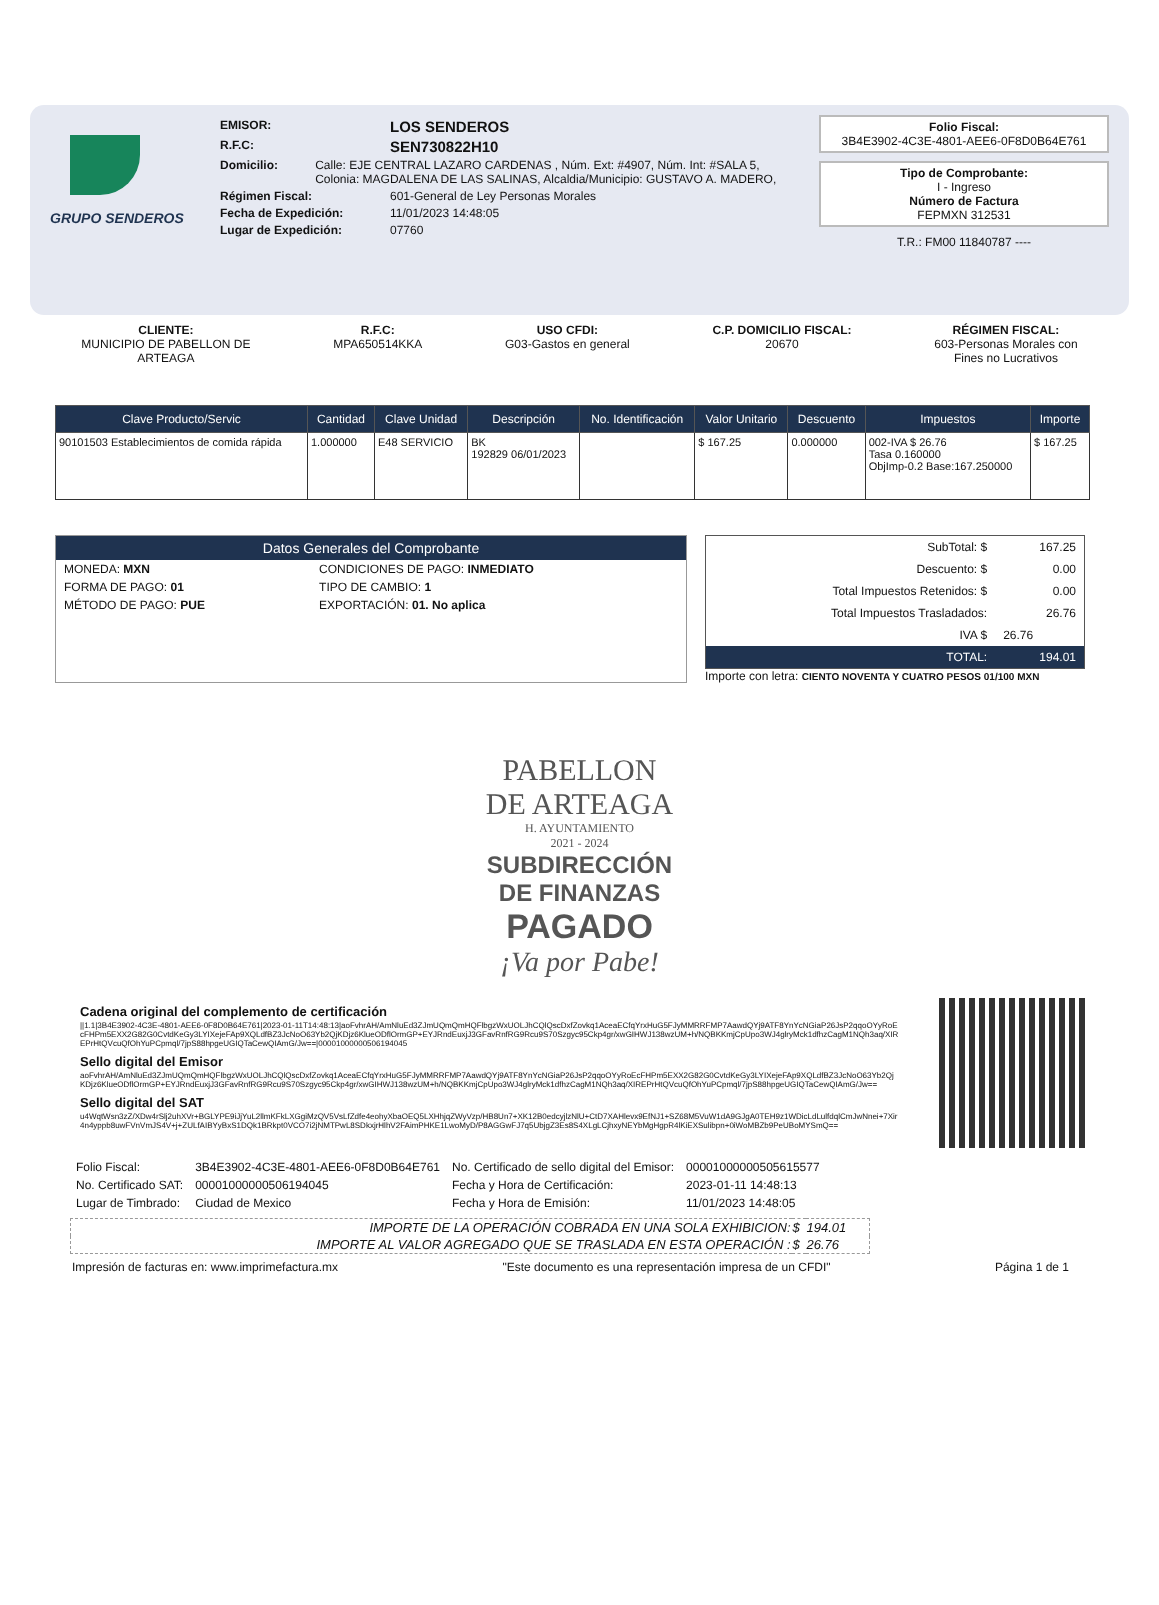GRUPO SENDEROS
EMISOR: LOS SENDEROS
R.F.C: SEN730822H10
Domicilio: Calle: EJE CENTRAL LAZARO CARDENAS , Núm. Ext: #4907, Núm. Int: #SALA 5, Colonia: MAGDALENA DE LAS SALINAS, Alcaldia/Municipio: GUSTAVO A. MADERO,
Régimen Fiscal: 601-General de Ley Personas Morales
Fecha de Expedición: 11/01/2023 14:48:05
Lugar de Expedición: 07760
Folio Fiscal:
3B4E3902-4C3E-4801-AEE6-0F8D0B64E761
Tipo de Comprobante:
I - Ingreso
Número de Factura
FEPMXN 312531
T.R.: FM00 11840787 ----
CLIENTE:
MUNICIPIO DE PABELLON DE
ARTEAGA
R.F.C:
MPA650514KKA
USO CFDI:
G03-Gastos en general
C.P. DOMICILIO FISCAL:
20670
RÉGIMEN FISCAL:
603-Personas Morales con
Fines no Lucrativos
| Clave Producto/Servic | Cantidad | Clave Unidad | Descripción | No. Identificación | Valor Unitario | Descuento | Impuestos | Importe |
| --- | --- | --- | --- | --- | --- | --- | --- | --- |
| 90101503 Establecimientos de comida rápida | 1.000000 | E48 SERVICIO | BK 192829 06/01/2023 | | $ 167.25 | 0.000000 | 002-IVA $ 26.76 Tasa 0.160000 ObjImp-0.2 Base:167.250000 | $ 167.25 |
Datos Generales del Comprobante
| MONEDA: MXN | CONDICIONES DE PAGO: INMEDIATO |
| FORMA DE PAGO: 01 | TIPO DE CAMBIO: 1 |
| MÉTODO DE PAGO: PUE | EXPORTACIÓN: 01. No aplica |
| SubTotal: $ | 167.25 |
| Descuento: $ | 0.00 |
| Total Impuestos Retenidos: $ | 0.00 |
| Total Impuestos Trasladados: | 26.76 |
| IVA $ | 26.76 |
| TOTAL: | 194.01 |
Importe con letra: CIENTO NOVENTA Y CUATRO PESOS 01/100 MXN
PABELLON
DE ARTEAGA
H. AYUNTAMIENTO
2021 - 2024
SUBDIRECCIÓN
DE FINANZAS
PAGADO
¡Va por Pabe!
Cadena original del complemento de certificación
||1.1|3B4E3902-4C3E-4801-AEE6-0F8D0B64E761|2023-01-11T14:48:13|aoFvhrAH/AmNluEd3ZJmUQmQmHQFlbgzWxUOLJhCQlQscDxfZovkq1AceaECfqYrxHuG5FJyMMRRFMP7AawdQYj9ATF8YnYcNGiaP26JsP2qqoOYyRoEcFHPm5EXX2G82G0CvtdKeGy3LYIXejeFAp9XQLdfBZ3JcNoO63Yb2QjKDjz6KlueODflOrmGP+EYJRndEuxjJ3GFavRnfRG9Rcu9S70Szgyc95Ckp4gr/xwGIHWJ138wzUM+h/NQBKKmjCpUpo3WJ4glryMck1dfhzCagM1NQh3aq/XIREPrHtQVcuQfOhYuPCpmql/7jpS88hpgeUGIQTaCewQIAmG/Jw==|00001000000506194045
Sello digital del Emisor
aoFvhrAH/AmNluEd3ZJmUQmQmHQFlbgzWxUOLJhCQlQscDxfZovkq1AceaECfqYrxHuG5FJyMMRRFMP7AawdQYj9ATF8YnYcNGiaP26JsP2qqoOYyRoEcFHPm5EXX2G82G0CvtdKeGy3LYIXejeFAp9XQLdfBZ3JcNoO63Yb2QjKDjz6KlueODflOrmGP+EYJRndEuxjJ3GFavRnfRG9Rcu9S70Szgyc95Ckp4gr/xwGIHWJ138wzUM+h/NQBKKmjCpUpo3WJ4glryMck1dfhzCagM1NQh3aq/XIREPrHtQVcuQfOhYuPCpmql/7jpS88hpgeUGIQTaCewQIAmG/Jw==
Sello digital del SAT
u4WqtWsn3zZ/XDw4rSlj2uhXVr+BGLYPE9iJjYuL2llmKFkLXGgiMzQV5VsLfZdfe4eohyXbaOEQ5LXHhjqZWyVzp/HB8Un7+XK12B0edcyjlzNlU+CtD7XAHlevx9EfNJ1+SZ68M5VuW1dA9GJgA0TEH9z1WDicLdLulfdqlCmJwNnei+7Xir4n4yppb8uwFVnVmJS4V+j+ZULfAIBYyBxS1DQk1BRkpt0VCO7i2jNMTPwL8SDkxjrHlhV2FAimPHKE1LwoMyD/P8AGGwFJ7q5UbjgZ3Es8S4XLgLCjhxyNEYbMgHgpR4lKiEXSulibpn+0iWoMBZb9PeUBoMYSmQ==
| Folio Fiscal: | 3B4E3902-4C3E-4801-AEE6-0F8D0B64E761 | No. Certificado de sello digital del Emisor: | 00001000000505615577 |
| No. Certificado SAT: | 00001000000506194045 | Fecha y Hora de Certificación: | 2023-01-11 14:48:13 |
| Lugar de Timbrado: | Ciudad de Mexico | Fecha y Hora de Emisión: | 11/01/2023 14:48:05 |
| IMPORTE DE LA OPERACIÓN COBRADA EN UNA SOLA EXHIBICION: | $ | 194.01 |
| IMPORTE AL VALOR AGREGADO QUE SE TRASLADA EN ESTA OPERACIÓN : | $ | 26.76 |
Impresión de facturas en: www.imprimefactura.mx "Este documento es una representación impresa de un CFDI" Página 1 de 1